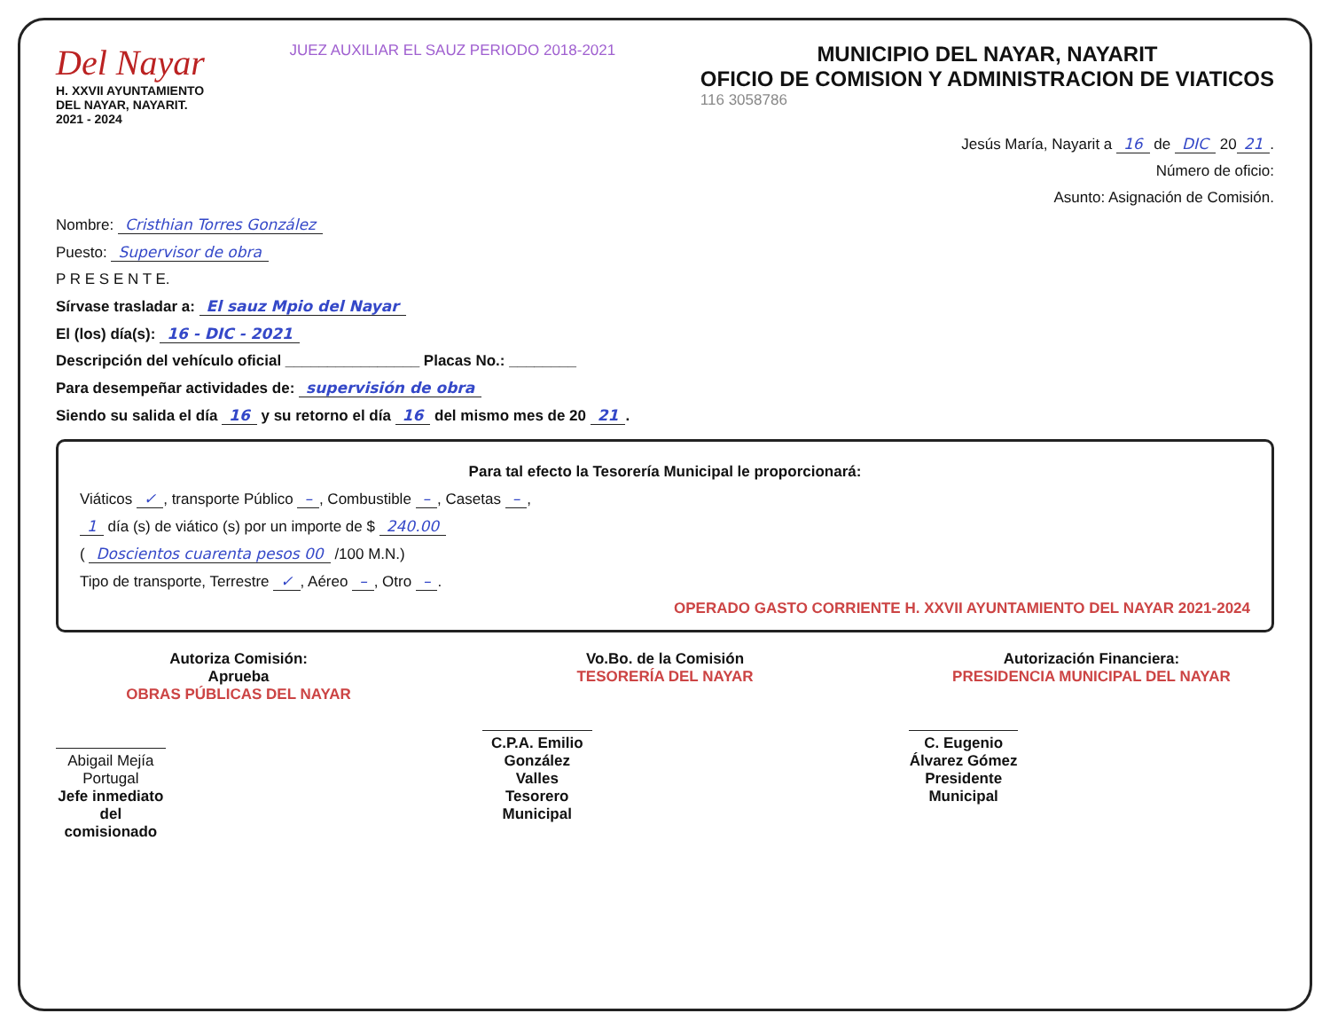Del Nayar
H. XXVII AYUNTAMIENTO
DEL NAYAR, NAYARIT.
2021 - 2024
JUEZ AUXILIAR EL SAUZ PERIODO 2018-2021
MUNICIPIO DEL NAYAR, NAYARIT
OFICIO DE COMISION Y ADMINISTRACION DE VIATICOS
116 3058786
Jesús María, Nayarit a 16 de DIC 20 21.
Número de oficio:
Asunto: Asignación de Comisión.
Nombre: Cristhian Torres González
Puesto: Supervisor de obra
P R E S E N T E.
Sírvase trasladar a: El sauz Mpio del Nayar
El (los) día(s): 16 - DIC - 2021
Descripción del vehículo oficial ________________ Placas No.: ________
Para desempeñar actividades de: supervisión de obra
Siendo su salida el día 16 y su retorno el día 16 del mismo mes de 20 21.
Para tal efecto la Tesorería Municipal le proporcionará:
Viáticos ✓, transporte Público –, Combustible –, Casetas –,
1 día (s) de viático (s) por un importe de $ 240.00
( Doscientos cuarenta pesos 00 /100 M.N.)
Tipo de transporte, Terrestre ✓, Aéreo –, Otro –.
OPERADO GASTO CORRIENTE H. XXVII AYUNTAMIENTO DEL NAYAR 2021-2024
Autoriza Comisión:
Aprueba
OBRAS PÚBLICAS DEL NAYAR
Abigail Mejía Portugal
Jefe inmediato del comisionado
Vo.Bo. de la Comisión
TESORERÍA DEL NAYAR
C.P.A. Emilio González Valles
Tesorero Municipal
Autorización Financiera:
PRESIDENCIA MUNICIPAL DEL NAYAR
C. Eugenio Álvarez Gómez
Presidente Municipal